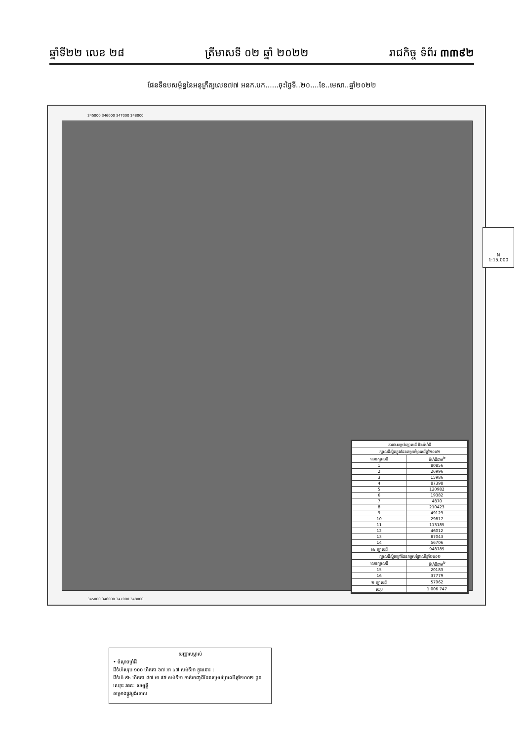ឆ្នាំទី២២ លេខ ២៨ ត្រីមាសទី ០២ ឆ្នាំ ២០២២ រាជកិច្ច ទំព័រ ៣៣៩២
ផែនទីឧបសម្ព័ន្ធនៃអនុក្រឹត្យលេខ៧៧ អនក.បក......ចុះថ្ងៃទី..២០....ខែ..មេសា..ឆ្នាំ២០២២
345000 346000 347000 348000
N
1:15,000
សញ្ញាសម្គាល់
• ចំណុចព្រំដី
ដីទំហំសរុប ១០០ ហិកតា ៦៧ អា ៤៧ សង់ទីអា ក្នុងនោះ :
ដីទំហំ ៩៤ ហិកតា ៨៧ អា ៨៥ សង់ទីអា កាត់ចេញពីដែនគម្របព្រៃឈើឆ្នាំ២០០២ ជូនឈ្មោះ វគន: សម្បត្តិ
គម្រោងផ្លូវប្លង់គោល
345000 346000 347000 348000
| តារាងសម្រង់ក្បាលដី និងទំហំដី | |
| --- | --- |
| ក្បាលដីស្ថិតក្នុងដែនគម្របព្រៃឈើឆ្នាំ២០០២ | |
| លេខក្បាលដី | ទំហំដីជាម<sup>២</sup> |
| 1 | 80856 |
| 2 | 26996 |
| 3 | 15986 |
| 4 | 87398 |
| 5 | 120982 |
| 6 | 19382 |
| 7 | 4870 |
| 8 | 210423 |
| 9 | 49129 |
| 10 | 29817 |
| 11 | 113185 |
| 12 | 46012 |
| 13 | 87043 |
| 14 | 56706 |
| ១៤ ក្បាលដី | 948785 |
| ក្បាលដីស្ថិតក្រៅដែនគម្របព្រៃឈើឆ្នាំ២០០២ | |
| លេខក្បាលដី | ទំហំដីជាម<sup>២</sup> |
| 15 | 20183 |
| 16 | 37779 |
| ២ ក្បាលដី | 57962 |
| សរុប | 1 006 747 |